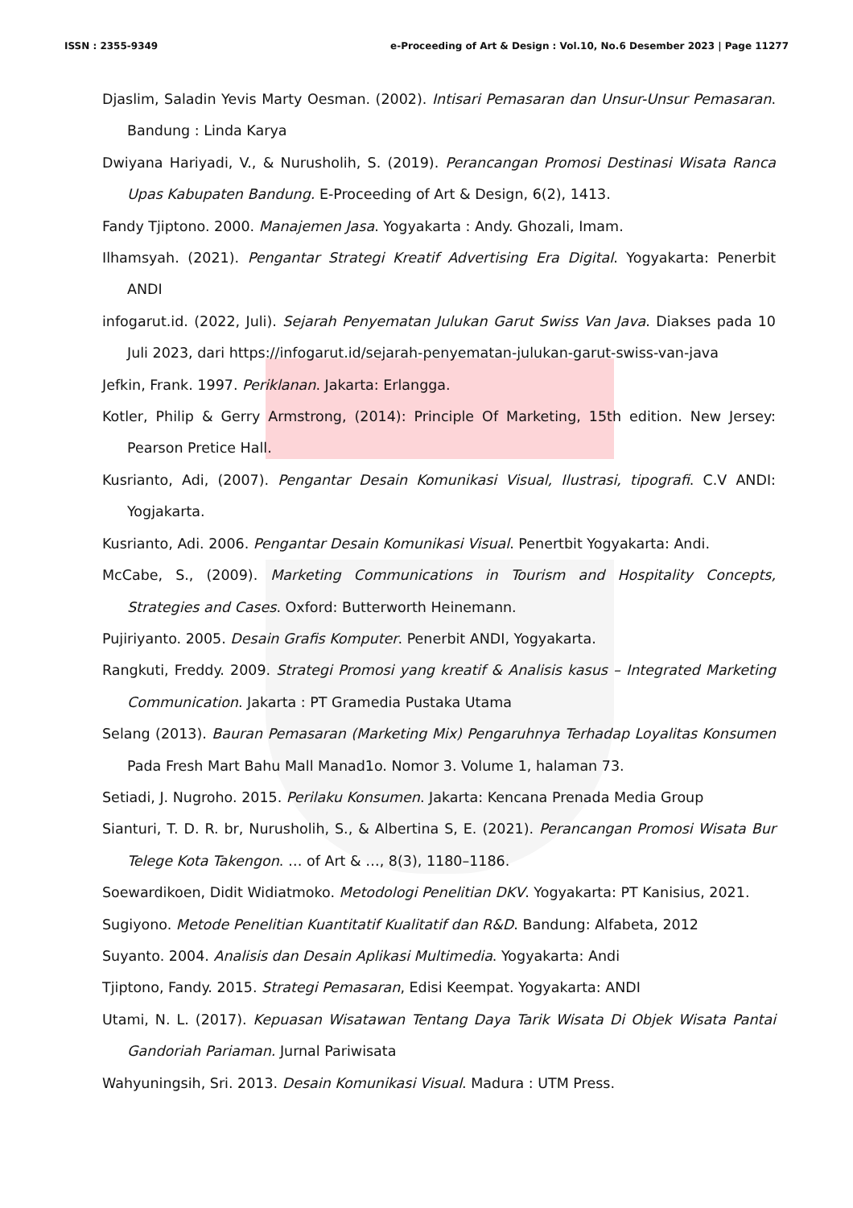ISSN : 2355-9349 e-Proceeding of Art & Design : Vol.10, No.6 Desember 2023 | Page 11277
Djaslim, Saladin Yevis Marty Oesman. (2002). Intisari Pemasaran dan Unsur-Unsur Pemasaran. Bandung : Linda Karya
Dwiyana Hariyadi, V., & Nurusholih, S. (2019). Perancangan Promosi Destinasi Wisata Ranca Upas Kabupaten Bandung. E-Proceeding of Art & Design, 6(2), 1413.
Fandy Tjiptono. 2000. Manajemen Jasa. Yogyakarta : Andy. Ghozali, Imam.
Ilhamsyah. (2021). Pengantar Strategi Kreatif Advertising Era Digital. Yogyakarta: Penerbit ANDI
infogarut.id. (2022, Juli). Sejarah Penyematan Julukan Garut Swiss Van Java. Diakses pada 10 Juli 2023, dari https://infogarut.id/sejarah-penyematan-julukan-garut-swiss-van-java
Jefkin, Frank. 1997. Periklanan. Jakarta: Erlangga.
Kotler, Philip & Gerry Armstrong, (2014): Principle Of Marketing, 15th edition. New Jersey: Pearson Pretice Hall.
Kusrianto, Adi, (2007). Pengantar Desain Komunikasi Visual, Ilustrasi, tipografi. C.V ANDI: Yogjakarta.
Kusrianto, Adi. 2006. Pengantar Desain Komunikasi Visual. Penertbit Yogyakarta: Andi.
McCabe, S., (2009). Marketing Communications in Tourism and Hospitality Concepts, Strategies and Cases. Oxford: Butterworth Heinemann.
Pujiriyanto. 2005. Desain Grafis Komputer. Penerbit ANDI, Yogyakarta.
Rangkuti, Freddy. 2009. Strategi Promosi yang kreatif & Analisis kasus – Integrated Marketing Communication. Jakarta : PT Gramedia Pustaka Utama
Selang (2013). Bauran Pemasaran (Marketing Mix) Pengaruhnya Terhadap Loyalitas Konsumen Pada Fresh Mart Bahu Mall Manad1o. Nomor 3. Volume 1, halaman 73.
Setiadi, J. Nugroho. 2015. Perilaku Konsumen. Jakarta: Kencana Prenada Media Group
Sianturi, T. D. R. br, Nurusholih, S., & Albertina S, E. (2021). Perancangan Promosi Wisata Bur Telege Kota Takengon. … of Art & …, 8(3), 1180–1186.
Soewardikoen, Didit Widiatmoko. Metodologi Penelitian DKV. Yogyakarta: PT Kanisius, 2021.
Sugiyono. Metode Penelitian Kuantitatif Kualitatif dan R&D. Bandung: Alfabeta, 2012
Suyanto. 2004. Analisis dan Desain Aplikasi Multimedia. Yogyakarta: Andi
Tjiptono, Fandy. 2015. Strategi Pemasaran, Edisi Keempat. Yogyakarta: ANDI
Utami, N. L. (2017). Kepuasan Wisatawan Tentang Daya Tarik Wisata Di Objek Wisata Pantai Gandoriah Pariaman. Jurnal Pariwisata
Wahyuningsih, Sri. 2013. Desain Komunikasi Visual. Madura : UTM Press.